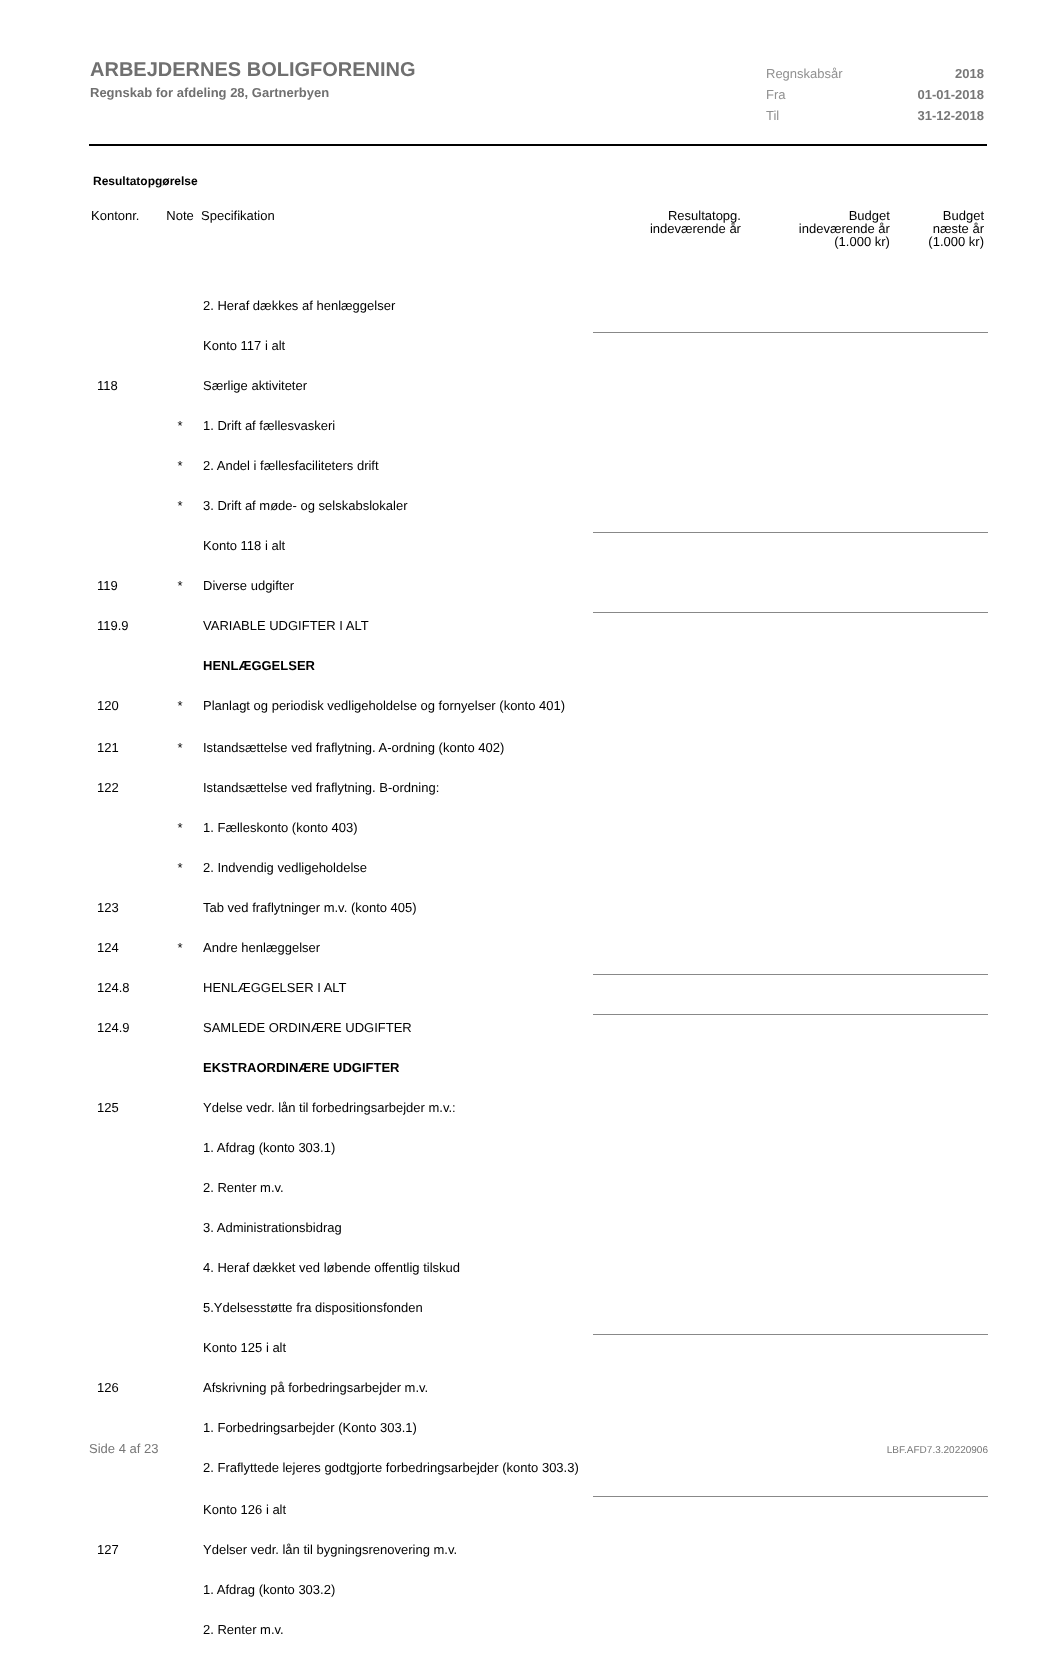ARBEJDERNES BOLIGFORENING
Regnskab for afdeling 28, Gartnerbyen
Regnskabsår 2018
Fra 01-01-2018
Til 31-12-2018
Resultatopgørelse
| Kontonr. | Note | Specifikation | Resultatopg. indeværende år | Budget indeværende år (1.000 kr) | Budget næste år (1.000 kr) |
| --- | --- | --- | --- | --- | --- |
| | | 2. Heraf dækkes af henlæggelser | | | |
| | | Konto 117 i alt | | | |
| 118 | | Særlige aktiviteter | | | |
| | * | 1. Drift af fællesvaskeri | | | |
| | * | 2. Andel i fællesfaciliteters drift | | | |
| | * | 3. Drift af møde- og selskabslokaler | | | |
| | | Konto 118 i alt | | | |
| 119 | * | Diverse udgifter | | | |
| 119.9 | | VARIABLE UDGIFTER I ALT | | | |
| | | HENLÆGGELSER | | | |
| 120 | * | Planlagt og periodisk vedligeholdelse og fornyelser (konto 401) | | | |
| 121 | * | Istandsættelse ved fraflytning. A-ordning (konto 402) | | | |
| 122 | | Istandsættelse ved fraflytning. B-ordning: | | | |
| | * | 1. Fælleskonto (konto 403) | | | |
| | * | 2. Indvendig vedligeholdelse | | | |
| 123 | | Tab ved fraflytninger m.v. (konto 405) | | | |
| 124 | * | Andre henlæggelser | | | |
| 124.8 | | HENLÆGGELSER I ALT | | | |
| 124.9 | | SAMLEDE ORDINÆRE UDGIFTER | | | |
| | | EKSTRAORDINÆRE UDGIFTER | | | |
| 125 | | Ydelse vedr. lån til forbedringsarbejder m.v.: | | | |
| | | 1. Afdrag (konto 303.1) | | | |
| | | 2. Renter m.v. | | | |
| | | 3. Administrationsbidrag | | | |
| | | 4. Heraf dækket ved løbende offentlig tilskud | | | |
| | | 5.Ydelsesstøtte fra dispositionsfonden | | | |
| | | Konto 125 i alt | | | |
| 126 | | Afskrivning på forbedringsarbejder m.v. | | | |
| | | 1. Forbedringsarbejder (Konto 303.1) | | | |
| | | 2. Fraflyttede lejeres godtgjorte forbedringsarbejder (konto 303.3) | | | |
| | | Konto 126 i alt | | | |
| 127 | | Ydelser vedr. lån til bygningsrenovering m.v. | | | |
| | | 1. Afdrag (konto 303.2) | | | |
| | | 2. Renter m.v. | | | |
Side 4 af 23 LBF.AFD7.3.20220906